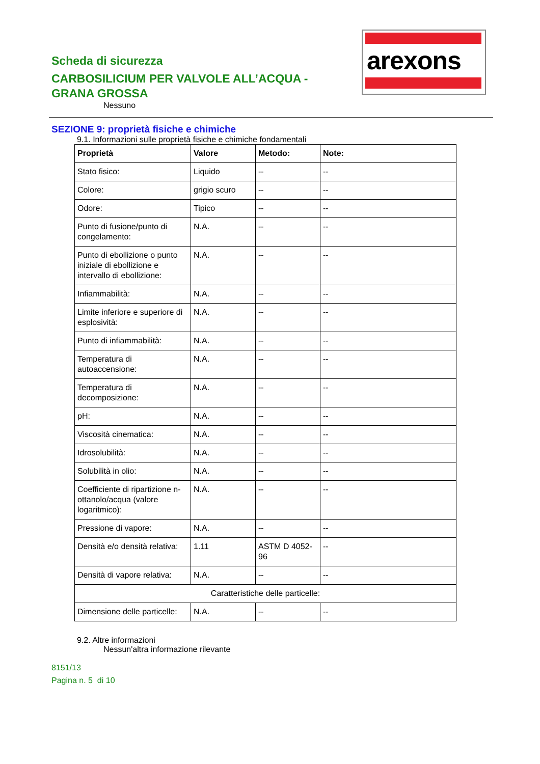Scheda di sicurezza
CARBOSILICIUM PER VALVOLE ALL’ACQUA - GRANA GROSSA
Nessuno
arexons
SEZIONE 9: proprietà fisiche e chimiche
9.1. Informazioni sulle proprietà fisiche e chimiche fondamentali
| Proprietà | Valore | Metodo: | Note: |
| --- | --- | --- | --- |
| Stato fisico: | Liquido | -- | -- |
| Colore: | grigio scuro | -- | -- |
| Odore: | Tipico | -- | -- |
| Punto di fusione/punto di congelamento: | N.A. | -- | -- |
| Punto di ebollizione o punto iniziale di ebollizione e intervallo di ebollizione: | N.A. | -- | -- |
| Infiammabilità: | N.A. | -- | -- |
| Limite inferiore e superiore di esplosività: | N.A. | -- | -- |
| Punto di infiammabilità: | N.A. | -- | -- |
| Temperatura di autoaccensione: | N.A. | -- | -- |
| Temperatura di decomposizione: | N.A. | -- | -- |
| pH: | N.A. | -- | -- |
| Viscosità cinematica: | N.A. | -- | -- |
| Idrosolubilità: | N.A. | -- | -- |
| Solubilità in olio: | N.A. | -- | -- |
| Coefficiente di ripartizione n-ottanolo/acqua (valore logaritmico): | N.A. | -- | -- |
| Pressione di vapore: | N.A. | -- | -- |
| Densità e/o densità relativa: | 1.11 | ASTM D 4052-96 | -- |
| Densità di vapore relativa: | N.A. | -- | -- |
| Caratteristiche delle particelle: | | | |
| Dimensione delle particelle: | N.A. | -- | -- |
9.2. Altre informazioni
Nessun'altra informazione rilevante
8151/13
Pagina n. 5 di 10